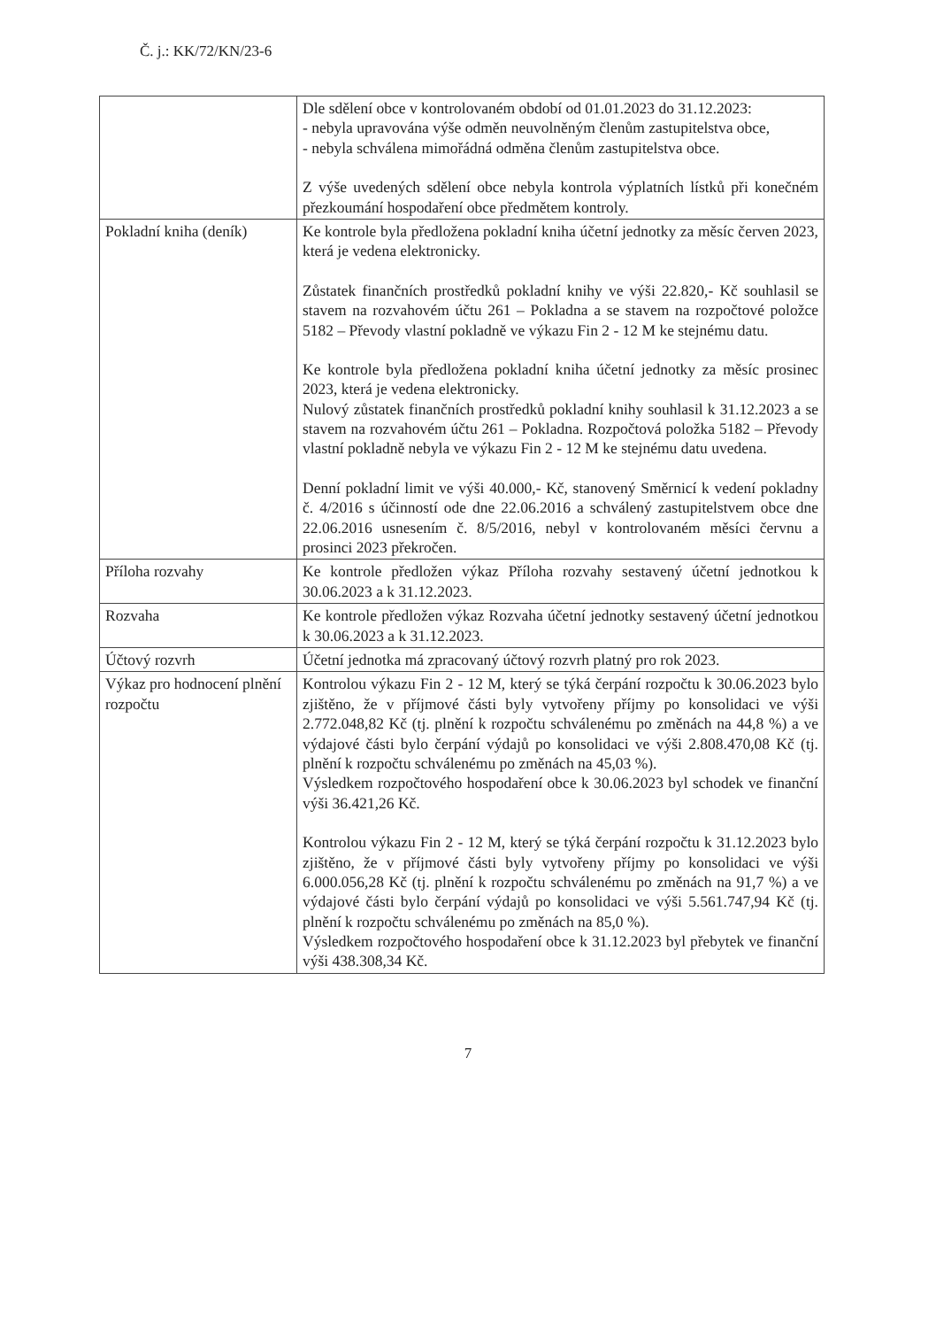Č. j.: KK/72/KN/23-6
| | Dle sdělení obce v kontrolovaném období od 01.01.2023 do 31.12.2023: - nebyla upravována výše odměn neuvolněným členům zastupitelstva obce, - nebyla schválena mimořádná odměna členům zastupitelstva obce. Z výše uvedených sdělení obce nebyla kontrola výplatních lístků při konečném přezkoumání hospodaření obce předmětem kontroly. |
| Pokladní kniha (deník) | Ke kontrole byla předložena pokladní kniha účetní jednotky za měsíc červen 2023, která je vedena elektronicky. Zůstatek finančních prostředků pokladní knihy ve výši 22.820,- Kč souhlasil se stavem na rozvahovém účtu 261 – Pokladna a se stavem na rozpočtové položce 5182 – Převody vlastní pokladně ve výkazu Fin 2 - 12 M ke stejnému datu. Ke kontrole byla předložena pokladní kniha účetní jednotky za měsíc prosinec 2023, která je vedena elektronicky. Nulový zůstatek finančních prostředků pokladní knihy souhlasil k 31.12.2023 a se stavem na rozvahovém účtu 261 – Pokladna. Rozpočtová položka 5182 – Převody vlastní pokladně nebyla ve výkazu Fin 2 - 12 M ke stejnému datu uvedena. Denní pokladní limit ve výši 40.000,- Kč, stanovený Směrnicí k vedení pokladny č. 4/2016 s účinností ode dne 22.06.2016 a schválený zastupitelstvem obce dne 22.06.2016 usnesením č. 8/5/2016, nebyl v kontrolovaném měsíci červnu a prosinci 2023 překročen. |
| Příloha rozvahy | Ke kontrole předložen výkaz Příloha rozvahy sestavený účetní jednotkou k 30.06.2023 a k 31.12.2023. |
| Rozvaha | Ke kontrole předložen výkaz Rozvaha účetní jednotky sestavený účetní jednotkou k 30.06.2023 a k 31.12.2023. |
| Účtový rozvrh | Účetní jednotka má zpracovaný účtový rozvrh platný pro rok 2023. |
| Výkaz pro hodnocení plnění rozpočtu | Kontrolou výkazu Fin 2 - 12 M, který se týká čerpání rozpočtu k 30.06.2023 bylo zjištěno, že v příjmové části byly vytvořeny příjmy po konsolidaci ve výši 2.772.048,82 Kč (tj. plnění k rozpočtu schválenému po změnách na 44,8 %) a ve výdajové části bylo čerpání výdajů po konsolidaci ve výši 2.808.470,08 Kč (tj. plnění k rozpočtu schválenému po změnách na 45,03 %). Výsledkem rozpočtového hospodaření obce k 30.06.2023 byl schodek ve finanční výši 36.421,26 Kč. Kontrolou výkazu Fin 2 - 12 M, který se týká čerpání rozpočtu k 31.12.2023 bylo zjištěno, že v příjmové části byly vytvořeny příjmy po konsolidaci ve výši 6.000.056,28 Kč (tj. plnění k rozpočtu schválenému po změnách na 91,7 %) a ve výdajové části bylo čerpání výdajů po konsolidaci ve výši 5.561.747,94 Kč (tj. plnění k rozpočtu schválenému po změnách na 85,0 %). Výsledkem rozpočtového hospodaření obce k 31.12.2023 byl přebytek ve finanční výši 438.308,34 Kč. |
7